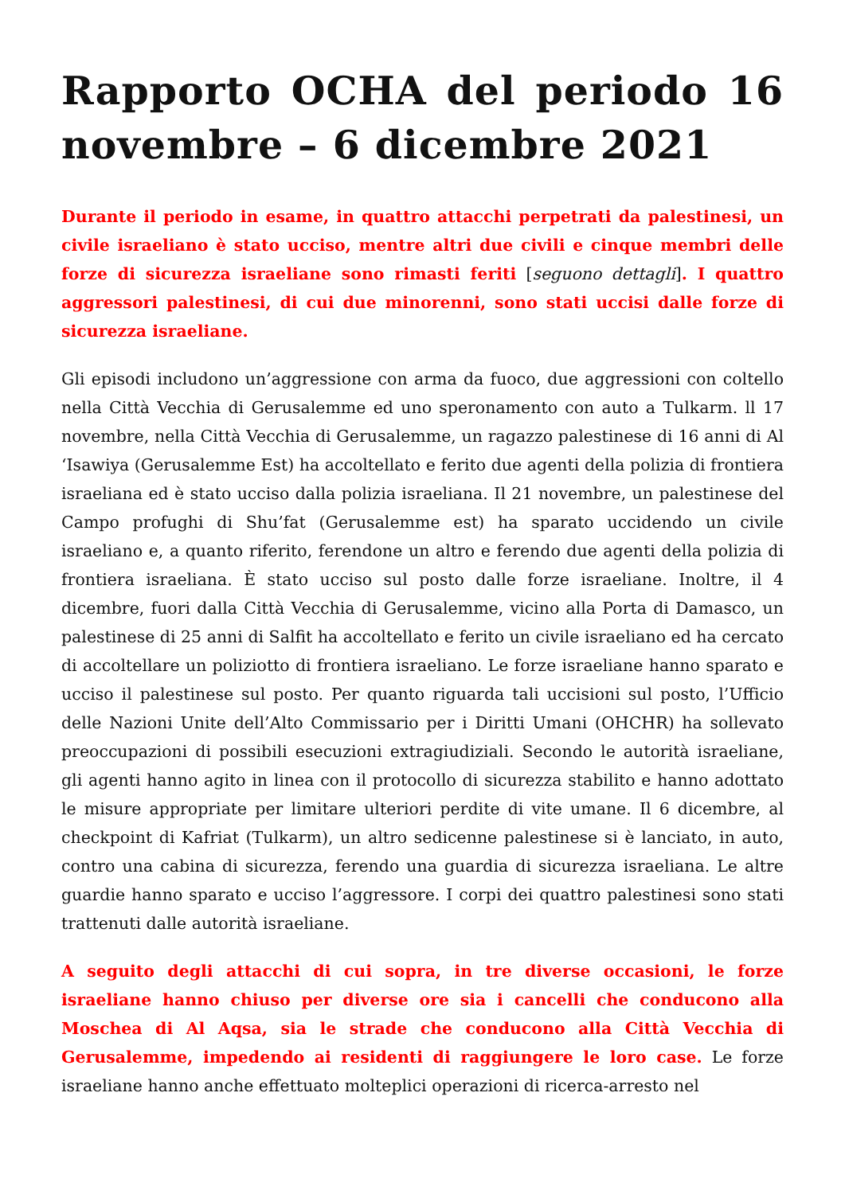Rapporto OCHA del periodo 16 novembre – 6 dicembre 2021
Durante il periodo in esame, in quattro attacchi perpetrati da palestinesi, un civile israeliano è stato ucciso, mentre altri due civili e cinque membri delle forze di sicurezza israeliane sono rimasti feriti [seguono dettagli]. I quattro aggressori palestinesi, di cui due minorenni, sono stati uccisi dalle forze di sicurezza israeliane.
Gli episodi includono un’aggressione con arma da fuoco, due aggressioni con coltello nella Città Vecchia di Gerusalemme ed uno speronamento con auto a Tulkarm. ll 17 novembre, nella Città Vecchia di Gerusalemme, un ragazzo palestinese di 16 anni di Al ‘Isawiya (Gerusalemme Est) ha accoltellato e ferito due agenti della polizia di frontiera israeliana ed è stato ucciso dalla polizia israeliana. Il 21 novembre, un palestinese del Campo profughi di Shu’fat (Gerusalemme est) ha sparato uccidendo un civile israeliano e, a quanto riferito, ferendone un altro e ferendo due agenti della polizia di frontiera israeliana. È stato ucciso sul posto dalle forze israeliane. Inoltre, il 4 dicembre, fuori dalla Città Vecchia di Gerusalemme, vicino alla Porta di Damasco, un palestinese di 25 anni di Salfit ha accoltellato e ferito un civile israeliano ed ha cercato di accoltellare un poliziotto di frontiera israeliano. Le forze israeliane hanno sparato e ucciso il palestinese sul posto. Per quanto riguarda tali uccisioni sul posto, l’Ufficio delle Nazioni Unite dell’Alto Commissario per i Diritti Umani (OHCHR) ha sollevato preoccupazioni di possibili esecuzioni extragiudiziali. Secondo le autorità israeliane, gli agenti hanno agito in linea con il protocollo di sicurezza stabilito e hanno adottato le misure appropriate per limitare ulteriori perdite di vite umane. Il 6 dicembre, al checkpoint di Kafriat (Tulkarm), un altro sedicenne palestinese si è lanciato, in auto, contro una cabina di sicurezza, ferendo una guardia di sicurezza israeliana. Le altre guardie hanno sparato e ucciso l’aggressore. I corpi dei quattro palestinesi sono stati trattenuti dalle autorità israeliane.
A seguito degli attacchi di cui sopra, in tre diverse occasioni, le forze israeliane hanno chiuso per diverse ore sia i cancelli che conducono alla Moschea di Al Aqsa, sia le strade che conducono alla Città Vecchia di Gerusalemme, impedendo ai residenti di raggiungere le loro case. Le forze israeliane hanno anche effettuato molteplici operazioni di ricerca-arresto nel